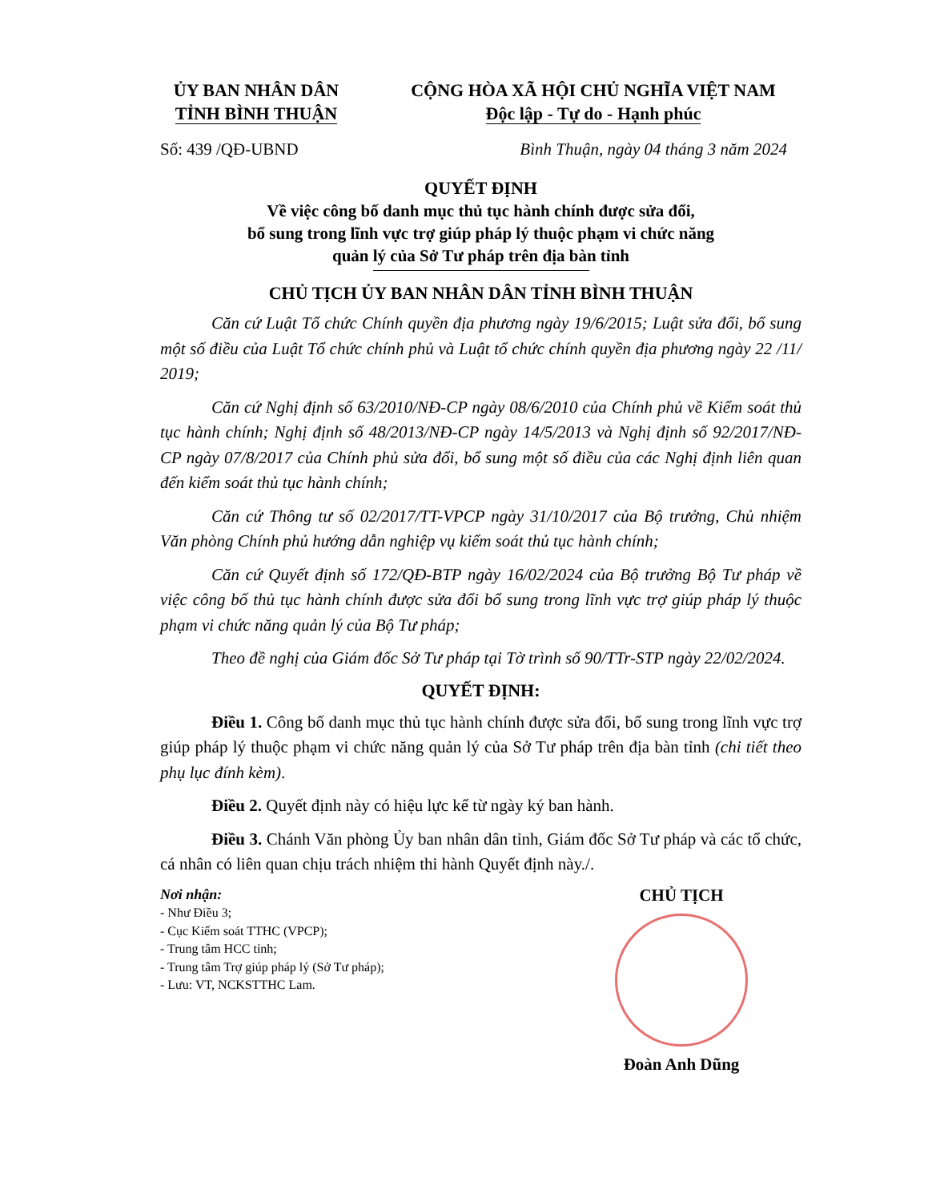ỦY BAN NHÂN DÂN
TỈNH BÌNH THUẬN
CỘNG HÒA XÃ HỘI CHỦ NGHĨA VIỆT NAM
Độc lập - Tự do - Hạnh phúc
Số: 439 /QĐ-UBND Bình Thuận, ngày 04 tháng 3 năm 2024
QUYẾT ĐỊNH
Về việc công bố danh mục thủ tục hành chính được sửa đổi,
bổ sung trong lĩnh vực trợ giúp pháp lý thuộc phạm vi chức năng
quản lý của Sở Tư pháp trên địa bàn tỉnh
CHỦ TỊCH ỦY BAN NHÂN DÂN TỈNH BÌNH THUẬN
Căn cứ Luật Tổ chức Chính quyền địa phương ngày 19/6/2015; Luật sửa đổi, bổ sung một số điều của Luật Tổ chức chính phủ và Luật tổ chức chính quyền địa phương ngày 22 /11/ 2019;
Căn cứ Nghị định số 63/2010/NĐ-CP ngày 08/6/2010 của Chính phủ về Kiểm soát thủ tục hành chính; Nghị định số 48/2013/NĐ-CP ngày 14/5/2013 và Nghị định số 92/2017/NĐ-CP ngày 07/8/2017 của Chính phủ sửa đổi, bổ sung một số điều của các Nghị định liên quan đến kiểm soát thủ tục hành chính;
Căn cứ Thông tư số 02/2017/TT-VPCP ngày 31/10/2017 của Bộ trưởng, Chủ nhiệm Văn phòng Chính phủ hướng dẫn nghiệp vụ kiểm soát thủ tục hành chính;
Căn cứ Quyết định số 172/QĐ-BTP ngày 16/02/2024 của Bộ trưởng Bộ Tư pháp về việc công bố thủ tục hành chính được sửa đổi bổ sung trong lĩnh vực trợ giúp pháp lý thuộc phạm vi chức năng quản lý của Bộ Tư pháp;
Theo đề nghị của Giám đốc Sở Tư pháp tại Tờ trình số 90/TTr-STP ngày 22/02/2024.
QUYẾT ĐỊNH:
Điều 1. Công bố danh mục thủ tục hành chính được sửa đổi, bổ sung trong lĩnh vực trợ giúp pháp lý thuộc phạm vi chức năng quản lý của Sở Tư pháp trên địa bàn tỉnh (chi tiết theo phụ lục đính kèm).
Điều 2. Quyết định này có hiệu lực kể từ ngày ký ban hành.
Điều 3. Chánh Văn phòng Ủy ban nhân dân tỉnh, Giám đốc Sở Tư pháp và các tổ chức, cá nhân có liên quan chịu trách nhiệm thi hành Quyết định này./.
Nơi nhận:
- Như Điều 3;
- Cục Kiểm soát TTHC (VPCP);
- Trung tâm HCC tỉnh;
- Trung tâm Trợ giúp pháp lý (Sở Tư pháp);
- Lưu: VT, NCKSTTHC Lam.
CHỦ TỊCH
Đoàn Anh Dũng